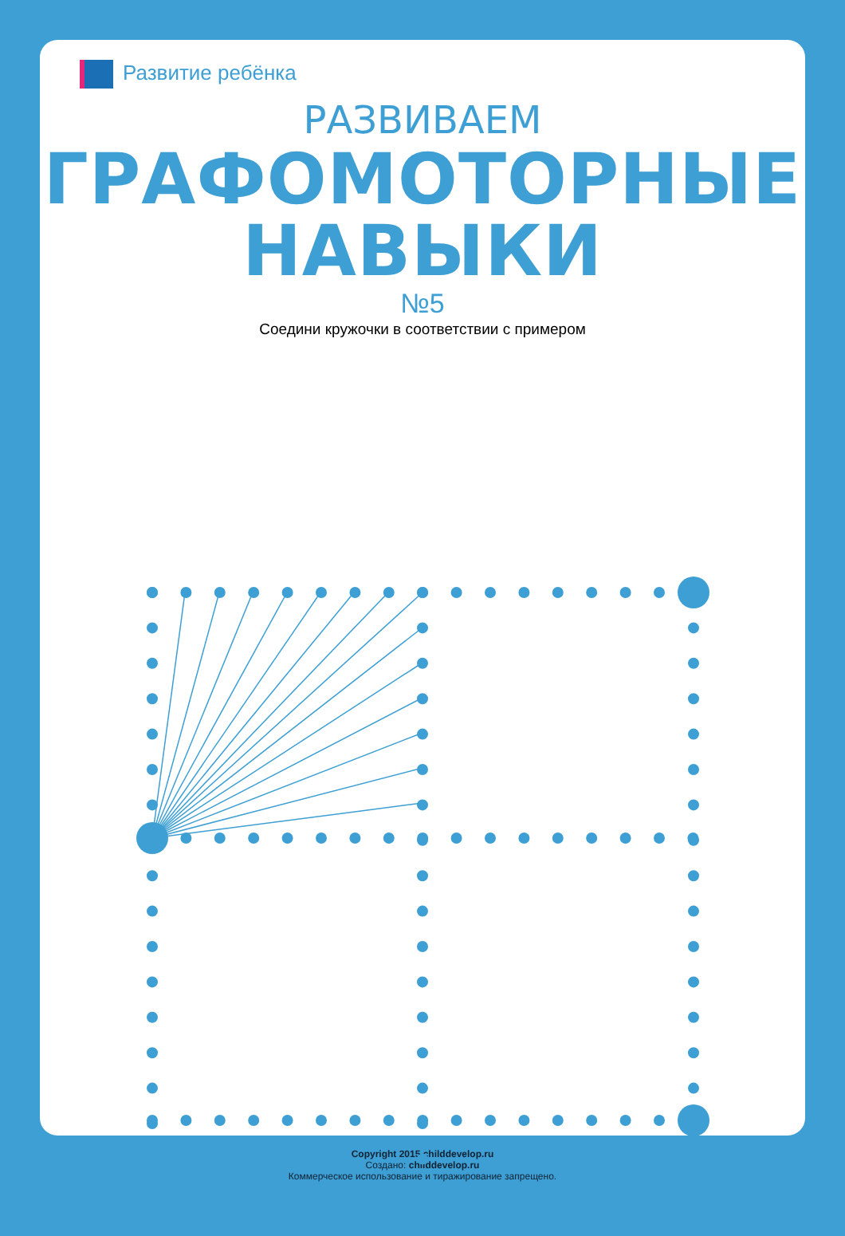Развитие ребёнка
РАЗВИВАЕМ
ГРАФОМОТОРНЫЕ НАВЫКИ
№5
Соедини кружочки в соответствии с примером
Copyright 2015 childdevelop.ru
Создано: childdevelop.ru
Коммерческое использование и тиражирование запрещено.